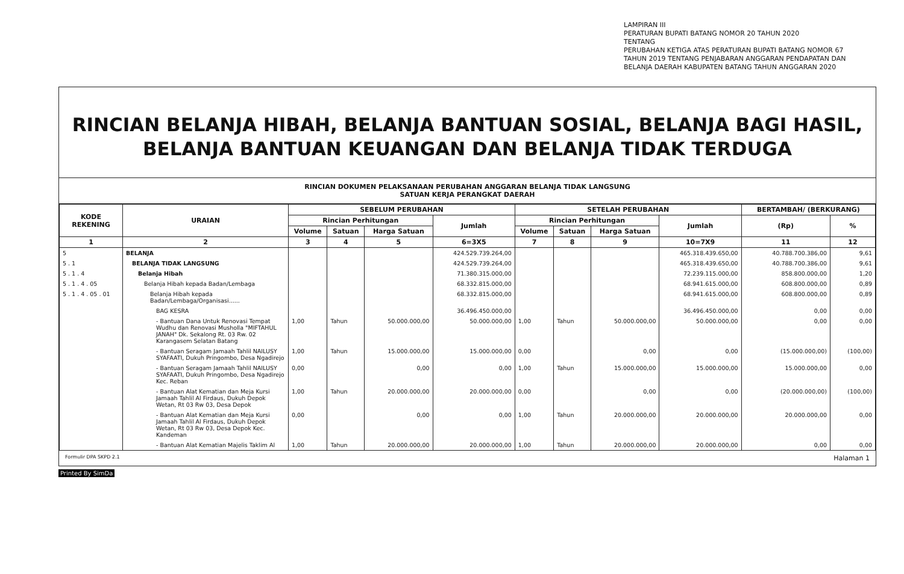LAMPIRAN III
PERATURAN BUPATI BATANG NOMOR 20 TAHUN 2020
TENTANG
PERUBAHAN KETIGA ATAS PERATURAN BUPATI BATANG NOMOR 67
TAHUN 2019 TENTANG PENJABARAN ANGGARAN PENDAPATAN DAN
BELANJA DAERAH KABUPATEN BATANG TAHUN ANGGARAN 2020
RINCIAN BELANJA HIBAH, BELANJA BANTUAN SOSIAL, BELANJA BAGI HASIL,
BELANJA BANTUAN KEUANGAN DAN BELANJA TIDAK TERDUGA
RINCIAN DOKUMEN PELAKSANAAN PERUBAHAN ANGGARAN BELANJA TIDAK LANGSUNG
SATUAN KERJA PERANGKAT DAERAH
| KODE REKENING | URAIAN | SEBELUM PERUBAHAN | | | | SETELAH PERUBAHAN | | | | BERTAMBAH/ (BERKURANG) | |
| --- | --- | --- | --- | --- | --- | --- | --- | --- | --- | --- | --- |
| | | Rincian Perhitungan | | | Jumlah | Rincian Perhitungan | | | Jumlah | (Rp) | % |
| | | Volume | Satuan | Harga Satuan | | Volume | Satuan | Harga Satuan | | | |
| 1 | 2 | 3 | 4 | 5 | 6=3X5 | 7 | 8 | 9 | 10=7X9 | 11 | 12 |
| 5 | BELANJA | | | | 424.529.739.264,00 | | | | 465.318.439.650,00 | 40.788.700.386,00 | 9,61 |
| 5 . 1 | BELANJA TIDAK LANGSUNG | | | | 424.529.739.264,00 | | | | 465.318.439.650,00 | 40.788.700.386,00 | 9,61 |
| 5 . 1 . 4 | Belanja Hibah | | | | 71.380.315.000,00 | | | | 72.239.115.000,00 | 858.800.000,00 | 1,20 |
| 5 . 1 . 4 . 05 | Belanja Hibah kepada Badan/Lembaga | | | | 68.332.815.000,00 | | | | 68.941.615.000,00 | 608.800.000,00 | 0,89 |
| 5 . 1 . 4 . 05 . 01 | Belanja Hibah kepada Badan/Lembaga/Organisasi...... | | | | 68.332.815.000,00 | | | | 68.941.615.000,00 | 608.800.000,00 | 0,89 |
| | BAG KESRA | | | | 36.496.450.000,00 | | | | 36.496.450.000,00 | 0,00 | 0,00 |
| | - Bantuan Dana Untuk Renovasi Tempat Wudhu dan Renovasi Musholla "MIFTAHUL JANAH" Dk. Sekalong Rt. 03 Rw. 02 Karangasem Selatan Batang | 1,00 | Tahun | 50.000.000,00 | 50.000.000,00 | 1,00 | Tahun | 50.000.000,00 | 50.000.000,00 | 0,00 | 0,00 |
| | - Bantuan Seragam Jamaah Tahlil NAILUSY SYAFAATI, Dukuh Pringombo, Desa Ngadirejo | 1,00 | Tahun | 15.000.000,00 | 15.000.000,00 | 0,00 | | 0,00 | 0,00 | (15.000.000,00) | (100,00) |
| | - Bantuan Seragam Jamaah Tahlil NAILUSY SYAFAATI, Dukuh Pringombo, Desa Ngadirejo Kec. Reban | 0,00 | | 0,00 | 0,00 | 1,00 | Tahun | 15.000.000,00 | 15.000.000,00 | 15.000.000,00 | 0,00 |
| | - Bantuan Alat Kematian dan Meja Kursi Jamaah Tahlil Al Firdaus, Dukuh Depok Wetan, Rt 03 Rw 03, Desa Depok | 1,00 | Tahun | 20.000.000,00 | 20.000.000,00 | 0,00 | | 0,00 | 0,00 | (20.000.000,00) | (100,00) |
| | - Bantuan Alat Kematian dan Meja Kursi Jamaah Tahlil Al Firdaus, Dukuh Depok Wetan, Rt 03 Rw 03, Desa Depok Kec. Kandeman | 0,00 | | 0,00 | 0,00 | 1,00 | Tahun | 20.000.000,00 | 20.000.000,00 | 20.000.000,00 | 0,00 |
| | - Bantuan Alat Kematian Majelis Taklim Al | 1,00 | Tahun | 20.000.000,00 | 20.000.000,00 | 1,00 | Tahun | 20.000.000,00 | 20.000.000,00 | 0,00 | 0,00 |
Formulir DPA SKPD 2.1 Halaman 1
Printed By SimDa